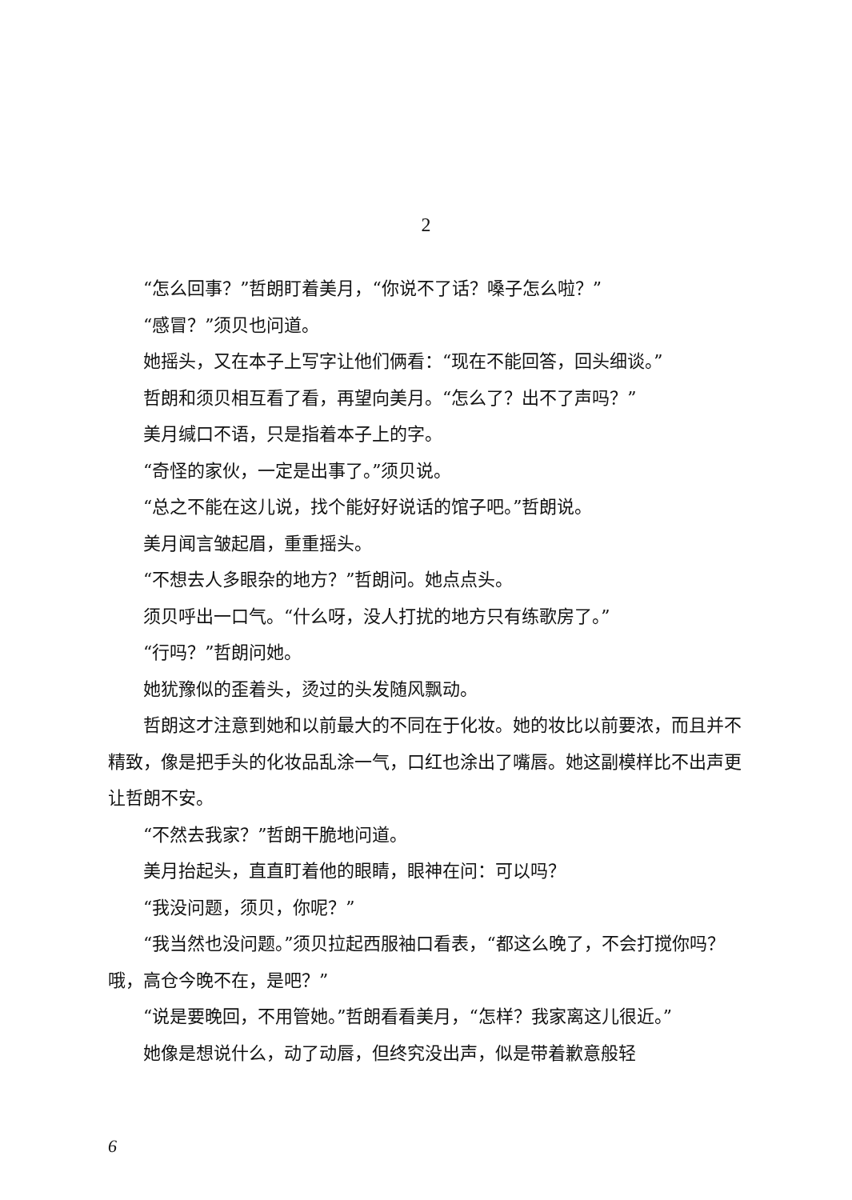2
“怎么回事？”哲朗盯着美月，“你说不了话？嗓子怎么啦？”
“感冒？”须贝也问道。
她摇头，又在本子上写字让他们俩看：“现在不能回答，回头细谈。”
哲朗和须贝相互看了看，再望向美月。“怎么了？出不了声吗？”
美月缄口不语，只是指着本子上的字。
“奇怪的家伙，一定是出事了。”须贝说。
“总之不能在这儿说，找个能好好说话的馆子吧。”哲朗说。
美月闻言皱起眉，重重摇头。
“不想去人多眼杂的地方？”哲朗问。她点点头。
须贝呼出一口气。“什么呀，没人打扰的地方只有练歌房了。”
“行吗？”哲朗问她。
她犹豫似的歪着头，烫过的头发随风飘动。
哲朗这才注意到她和以前最大的不同在于化妆。她的妆比以前要浓，而且并不精致，像是把手头的化妆品乱涂一气，口红也涂出了嘴唇。她这副模样比不出声更让哲朗不安。
“不然去我家？”哲朗干脆地问道。
美月抬起头，直直盯着他的眼睛，眼神在问：可以吗？
“我没问题，须贝，你呢？”
“我当然也没问题。”须贝拉起西服袖口看表，“都这么晚了，不会打搅你吗？哦，高仓今晚不在，是吧？”
“说是要晚回，不用管她。”哲朗看看美月，“怎样？我家离这儿很近。”
她像是想说什么，动了动唇，但终究没出声，似是带着歉意般轻
6